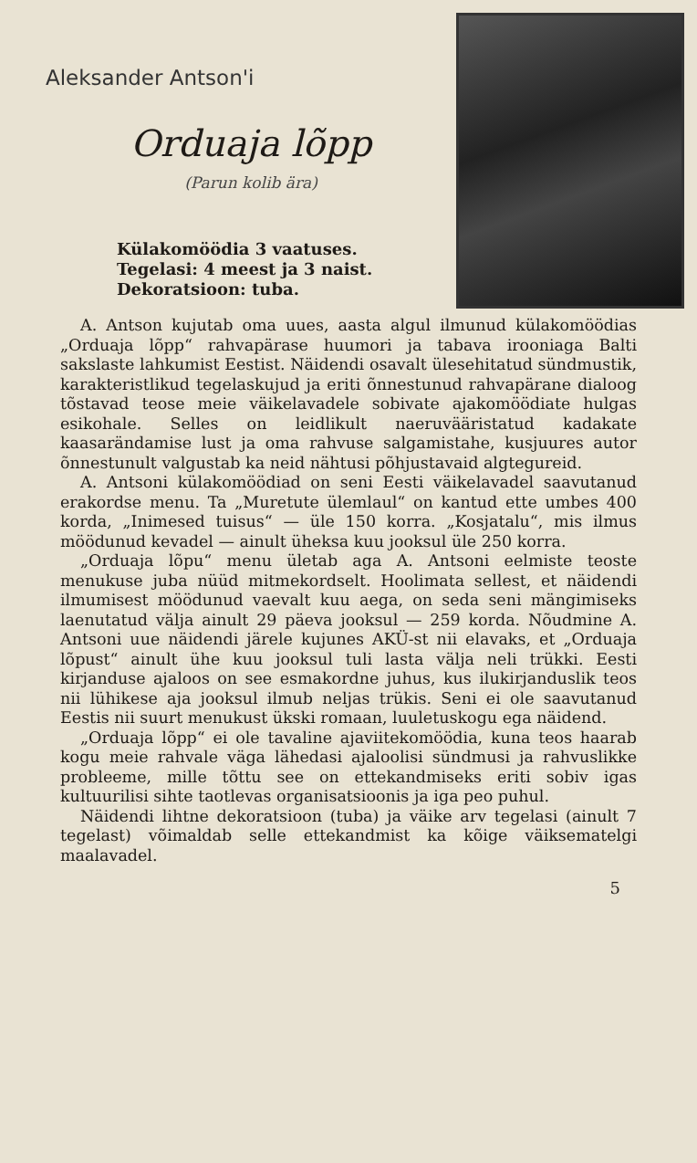Aleksander Antson'i
Orduaja lõpp
(Parun kolib ära)
Külakomöödia 3 vaatuses.
Tegelasi: 4 meest ja 3 naist.
Dekoratsioon: tuba.
A. Antson kujutab oma uues, aasta algul ilmunud külakomöödias „Orduaja lõpp“ rahvapärase huumori ja tabava irooniaga Balti sakslaste lahkumist Eestist. Näidendi osavalt ülesehitatud sündmustik, karakteristlikud tegelaskujud ja eriti õnnestunud rahvapärane dialoog tõstavad teose meie väikelavadele sobivate ajakomöödiate hulgas esikohale. Selles on leidlikult naeruvääristatud kadakate kaasarändamise lust ja oma rahvuse salgamistahe, kusjuures autor õnnestunult valgustab ka neid nähtusi põhjustavaid algtegureid.
A. Antsoni külakomöödiad on seni Eesti väikelavadel saavutanud erakordse menu. Ta „Muretute ülemlaul“ on kantud ette umbes 400 korda, „Inimesed tuisus“ — üle 150 korra. „Kosjatalu“, mis ilmus möödunud kevadel — ainult üheksa kuu jooksul üle 250 korra.
„Orduaja lõpu“ menu ületab aga A. Antsoni eelmiste teoste menukuse juba nüüd mitmekordselt. Hoolimata sellest, et näidendi ilmumisest möödunud vaevalt kuu aega, on seda seni mängimiseks laenutatud välja ainult 29 päeva jooksul — 259 korda. Nõudmine A. Antsoni uue näidendi järele kujunes AKÜ-st nii elavaks, et „Orduaja lõpust“ ainult ühe kuu jooksul tuli lasta välja neli trükki. Eesti kirjanduse ajaloos on see esmakordne juhus, kus ilukirjanduslik teos nii lühikese aja jooksul ilmub neljas trükis. Seni ei ole saavutanud Eestis nii suurt menukust ükski romaan, luuletuskogu ega näidend.
„Orduaja lõpp“ ei ole tavaline ajaviitekomöödia, kuna teos haarab kogu meie rahvale väga lähedasi ajaloolisi sündmusi ja rahvuslikke probleeme, mille tõttu see on ettekandmiseks eriti sobiv igas kultuurilisi sihte taotlevas organisatsioonis ja iga peo puhul.
Näidendi lihtne dekoratsioon (tuba) ja väike arv tegelasi (ainult 7 tegelast) võimaldab selle ettekandmist ka kõige väiksematelgi maalavadel.
5